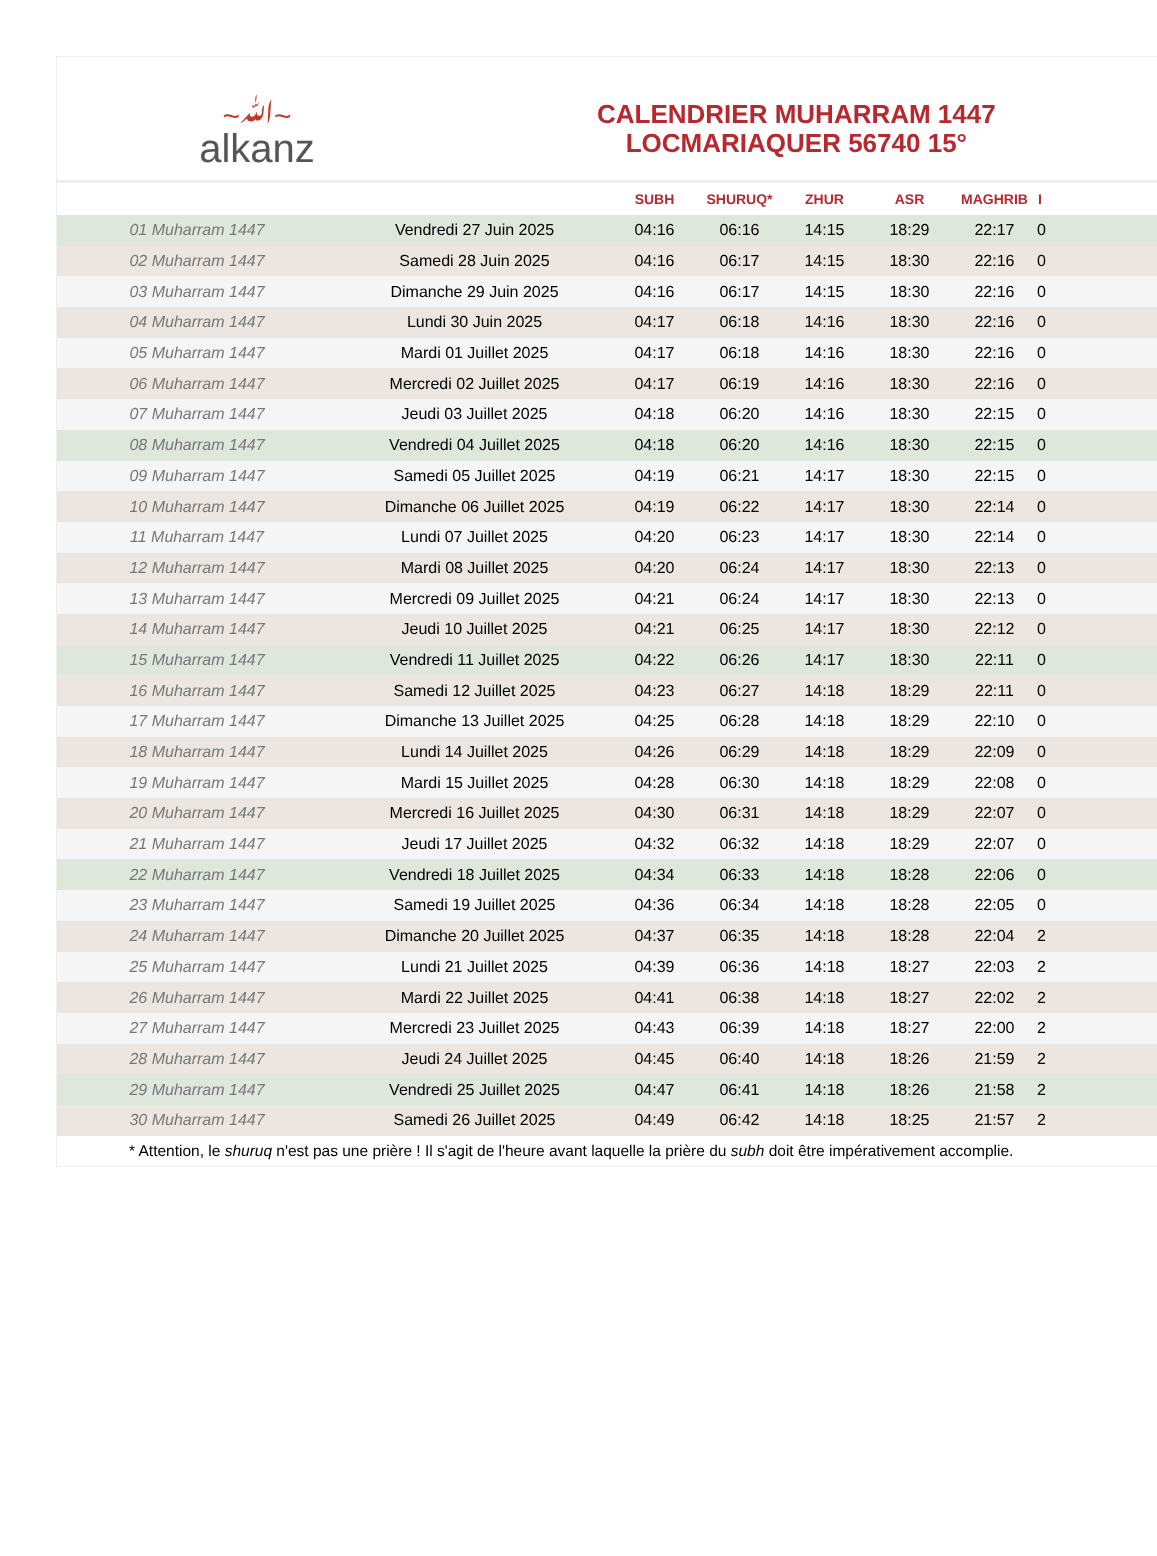~ﷲ~
alkanz
CALENDRIER MUHARRAM 1447
LOCMARIAQUER 56740 15°
| | | SUBH | SHURUQ* | ZHUR | ASR | MAGHRIB | I |
| --- | --- | --- | --- | --- | --- | --- | --- |
| 01 Muharram 1447 | Vendredi 27 Juin 2025 | 04:16 | 06:16 | 14:15 | 18:29 | 22:17 | 0 |
| 02 Muharram 1447 | Samedi 28 Juin 2025 | 04:16 | 06:17 | 14:15 | 18:30 | 22:16 | 0 |
| 03 Muharram 1447 | Dimanche 29 Juin 2025 | 04:16 | 06:17 | 14:15 | 18:30 | 22:16 | 0 |
| 04 Muharram 1447 | Lundi 30 Juin 2025 | 04:17 | 06:18 | 14:16 | 18:30 | 22:16 | 0 |
| 05 Muharram 1447 | Mardi 01 Juillet 2025 | 04:17 | 06:18 | 14:16 | 18:30 | 22:16 | 0 |
| 06 Muharram 1447 | Mercredi 02 Juillet 2025 | 04:17 | 06:19 | 14:16 | 18:30 | 22:16 | 0 |
| 07 Muharram 1447 | Jeudi 03 Juillet 2025 | 04:18 | 06:20 | 14:16 | 18:30 | 22:15 | 0 |
| 08 Muharram 1447 | Vendredi 04 Juillet 2025 | 04:18 | 06:20 | 14:16 | 18:30 | 22:15 | 0 |
| 09 Muharram 1447 | Samedi 05 Juillet 2025 | 04:19 | 06:21 | 14:17 | 18:30 | 22:15 | 0 |
| 10 Muharram 1447 | Dimanche 06 Juillet 2025 | 04:19 | 06:22 | 14:17 | 18:30 | 22:14 | 0 |
| 11 Muharram 1447 | Lundi 07 Juillet 2025 | 04:20 | 06:23 | 14:17 | 18:30 | 22:14 | 0 |
| 12 Muharram 1447 | Mardi 08 Juillet 2025 | 04:20 | 06:24 | 14:17 | 18:30 | 22:13 | 0 |
| 13 Muharram 1447 | Mercredi 09 Juillet 2025 | 04:21 | 06:24 | 14:17 | 18:30 | 22:13 | 0 |
| 14 Muharram 1447 | Jeudi 10 Juillet 2025 | 04:21 | 06:25 | 14:17 | 18:30 | 22:12 | 0 |
| 15 Muharram 1447 | Vendredi 11 Juillet 2025 | 04:22 | 06:26 | 14:17 | 18:30 | 22:11 | 0 |
| 16 Muharram 1447 | Samedi 12 Juillet 2025 | 04:23 | 06:27 | 14:18 | 18:29 | 22:11 | 0 |
| 17 Muharram 1447 | Dimanche 13 Juillet 2025 | 04:25 | 06:28 | 14:18 | 18:29 | 22:10 | 0 |
| 18 Muharram 1447 | Lundi 14 Juillet 2025 | 04:26 | 06:29 | 14:18 | 18:29 | 22:09 | 0 |
| 19 Muharram 1447 | Mardi 15 Juillet 2025 | 04:28 | 06:30 | 14:18 | 18:29 | 22:08 | 0 |
| 20 Muharram 1447 | Mercredi 16 Juillet 2025 | 04:30 | 06:31 | 14:18 | 18:29 | 22:07 | 0 |
| 21 Muharram 1447 | Jeudi 17 Juillet 2025 | 04:32 | 06:32 | 14:18 | 18:29 | 22:07 | 0 |
| 22 Muharram 1447 | Vendredi 18 Juillet 2025 | 04:34 | 06:33 | 14:18 | 18:28 | 22:06 | 0 |
| 23 Muharram 1447 | Samedi 19 Juillet 2025 | 04:36 | 06:34 | 14:18 | 18:28 | 22:05 | 0 |
| 24 Muharram 1447 | Dimanche 20 Juillet 2025 | 04:37 | 06:35 | 14:18 | 18:28 | 22:04 | 2 |
| 25 Muharram 1447 | Lundi 21 Juillet 2025 | 04:39 | 06:36 | 14:18 | 18:27 | 22:03 | 2 |
| 26 Muharram 1447 | Mardi 22 Juillet 2025 | 04:41 | 06:38 | 14:18 | 18:27 | 22:02 | 2 |
| 27 Muharram 1447 | Mercredi 23 Juillet 2025 | 04:43 | 06:39 | 14:18 | 18:27 | 22:00 | 2 |
| 28 Muharram 1447 | Jeudi 24 Juillet 2025 | 04:45 | 06:40 | 14:18 | 18:26 | 21:59 | 2 |
| 29 Muharram 1447 | Vendredi 25 Juillet 2025 | 04:47 | 06:41 | 14:18 | 18:26 | 21:58 | 2 |
| 30 Muharram 1447 | Samedi 26 Juillet 2025 | 04:49 | 06:42 | 14:18 | 18:25 | 21:57 | 2 |
* Attention, le shuruq n'est pas une prière ! Il s'agit de l'heure avant laquelle la prière du subh doit être impérativement accomplie.